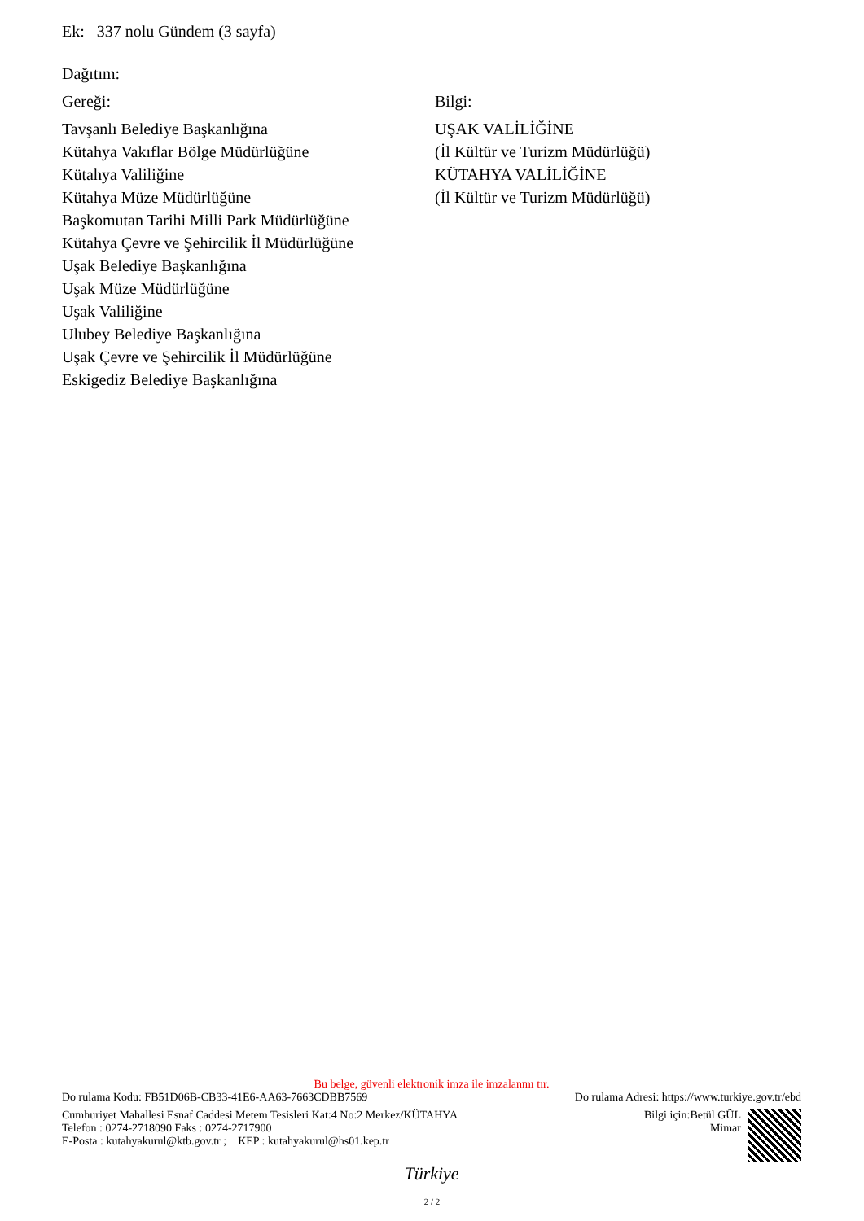Ek: 337 nolu Gündem (3 sayfa)
Dağıtım:
Gereği:
Tavşanlı Belediye Başkanlığına
Kütahya Vakıflar Bölge Müdürlüğüne
Kütahya Valiliğine
Kütahya Müze Müdürlüğüne
Başkomutan Tarihi Milli Park Müdürlüğüne
Kütahya Çevre ve Şehircilik İl Müdürlüğüne
Uşak Belediye Başkanlığına
Uşak Müze Müdürlüğüne
Uşak Valiliğine
Ulubey Belediye Başkanlığına
Uşak Çevre ve Şehircilik İl Müdürlüğüne
Eskigediz Belediye Başkanlığına
Bilgi:
UŞAK VALİLİĞİNE
(İl Kültür ve Turizm Müdürlüğü)
KÜTAHYA VALİLİĞİNE
(İl Kültür ve Turizm Müdürlüğü)
Bu belge, güvenli elektronik imza ile imzalanmı tır.
Do rulama Kodu: FB51D06B-CB33-41E6-AA63-7663CDBB7569 Do rulama Adresi: https://www.turkiye.gov.tr/ebd
Cumhuriyet Mahallesi Esnaf Caddesi Metem Tesisleri Kat:4 No:2 Merkez/KÜTAHYA
Telefon : 0274-2718090 Faks : 0274-2717900
E-Posta : kutahyakurul@ktb.gov.tr ; KEP : kutahyakurul@hs01.kep.tr
Bilgi için:Betül GÜL
Mimar
Türkiye
2 / 2